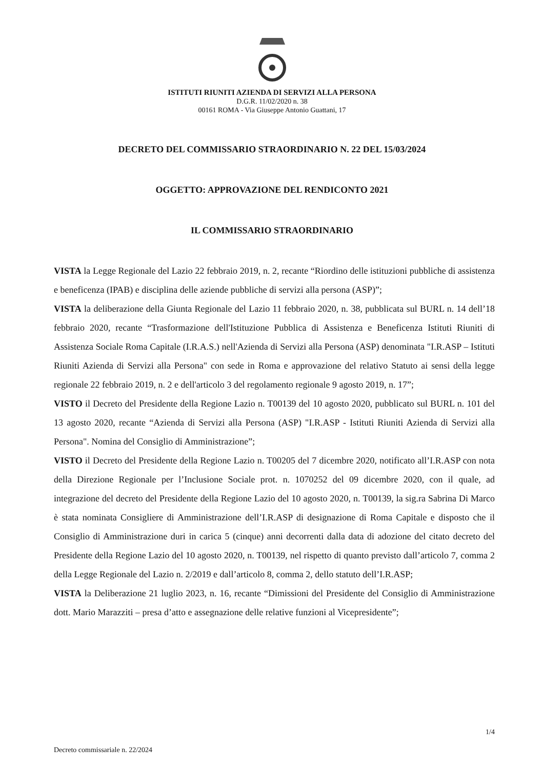ISTITUTI RIUNITI AZIENDA DI SERVIZI ALLA PERSONA
D.G.R. 11/02/2020 n. 38
00161 ROMA - Via Giuseppe Antonio Guattani, 17
DECRETO DEL COMMISSARIO STRAORDINARIO N. 22 DEL 15/03/2024
OGGETTO: APPROVAZIONE DEL RENDICONTO 2021
IL COMMISSARIO STRAORDINARIO
VISTA la Legge Regionale del Lazio 22 febbraio 2019, n. 2, recante “Riordino delle istituzioni pubbliche di assistenza e beneficenza (IPAB) e disciplina delle aziende pubbliche di servizi alla persona (ASP)”;
VISTA la deliberazione della Giunta Regionale del Lazio 11 febbraio 2020, n. 38, pubblicata sul BURL n. 14 dell’18 febbraio 2020, recante “Trasformazione dell'Istituzione Pubblica di Assistenza e Beneficenza Istituti Riuniti di Assistenza Sociale Roma Capitale (I.R.A.S.) nell'Azienda di Servizi alla Persona (ASP) denominata "I.R.ASP – Istituti Riuniti Azienda di Servizi alla Persona" con sede in Roma e approvazione del relativo Statuto ai sensi della legge regionale 22 febbraio 2019, n. 2 e dell'articolo 3 del regolamento regionale 9 agosto 2019, n. 17”;
VISTO il Decreto del Presidente della Regione Lazio n. T00139 del 10 agosto 2020, pubblicato sul BURL n. 101 del 13 agosto 2020, recante “Azienda di Servizi alla Persona (ASP) "I.R.ASP - Istituti Riuniti Azienda di Servizi alla Persona". Nomina del Consiglio di Amministrazione”;
VISTO il Decreto del Presidente della Regione Lazio n. T00205 del 7 dicembre 2020, notificato all’I.R.ASP con nota della Direzione Regionale per l’Inclusione Sociale prot. n. 1070252 del 09 dicembre 2020, con il quale, ad integrazione del decreto del Presidente della Regione Lazio del 10 agosto 2020, n. T00139, la sig.ra Sabrina Di Marco è stata nominata Consigliere di Amministrazione dell’I.R.ASP di designazione di Roma Capitale e disposto che il Consiglio di Amministrazione duri in carica 5 (cinque) anni decorrenti dalla data di adozione del citato decreto del Presidente della Regione Lazio del 10 agosto 2020, n. T00139, nel rispetto di quanto previsto dall’articolo 7, comma 2 della Legge Regionale del Lazio n. 2/2019 e dall’articolo 8, comma 2, dello statuto dell’I.R.ASP;
VISTA la Deliberazione 21 luglio 2023, n. 16, recante “Dimissioni del Presidente del Consiglio di Amministrazione dott. Mario Marazziti – presa d’atto e assegnazione delle relative funzioni al Vicepresidente”;
1/4
Decreto commissariale n. 22/2024